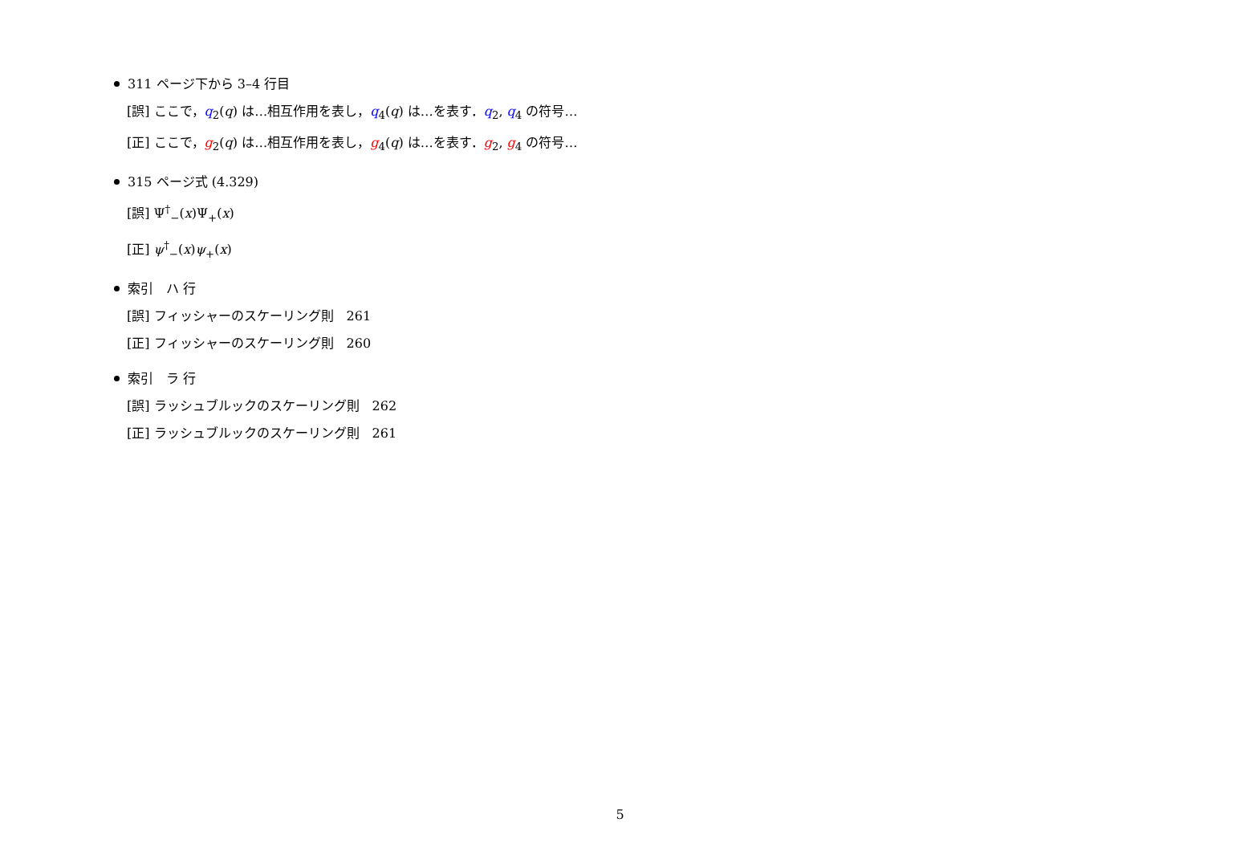311 ページ下から 3–4 行目
[誤] ここで，q<sub>2</sub>(q) は…相互作用を表し，q<sub>4</sub>(q) は…を表す．q<sub>2</sub>, q<sub>4</sub> の符号…
[正] ここで，g<sub>2</sub>(q) は…相互作用を表し，g<sub>4</sub>(q) は…を表す．g<sub>2</sub>, g<sub>4</sub> の符号…
315 ページ式 (4.329)
[誤] Ψ<sup>†</sup><sub>−</sub>(x)Ψ<sub>+</sub>(x)
[正] ψ<sup>†</sup><sub>−</sub>(x)ψ<sub>+</sub>(x)
索引　ハ 行
[誤] フィッシャーのスケーリング則　261
[正] フィッシャーのスケーリング則　260
索引　ラ 行
[誤] ラッシュブルックのスケーリング則　262
[正] ラッシュブルックのスケーリング則　261
5